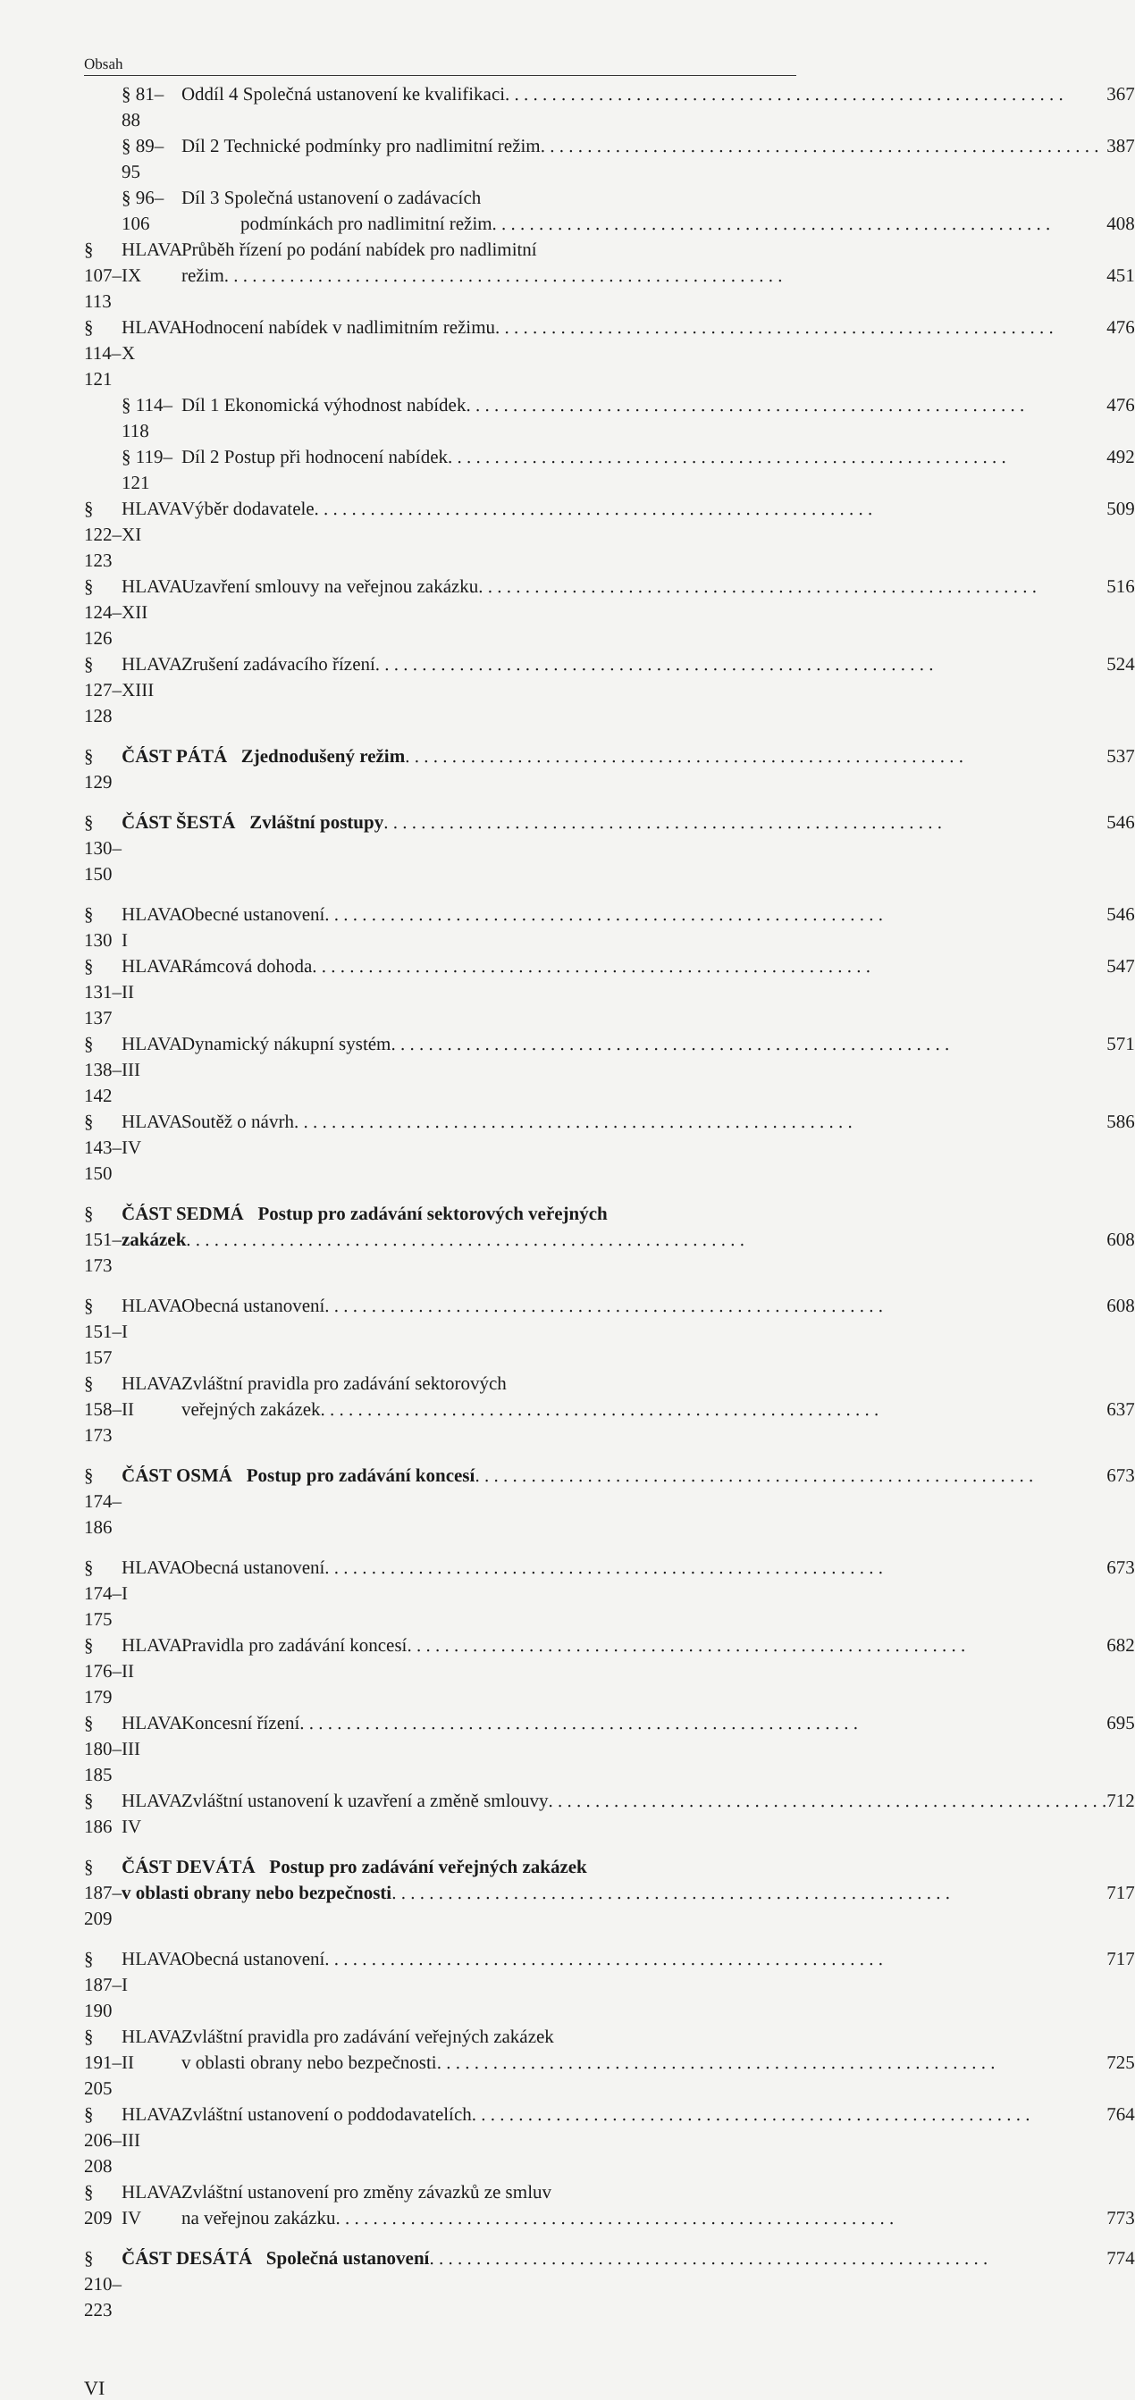Obsah
| | § 81–88 | Oddíl 4 Společná ustanovení ke kvalifikaci 367 |
| | § 89–95 | Díl 2 Technické podmínky pro nadlimitní režim 387 |
| | § 96–106 | Díl 3 Společná ustanovení o zadávacích podmínkách pro nadlimitní režim 408 |
| § 107–113 | HLAVA IX | Průběh řízení po podání nabídek pro nadlimitní režim 451 |
| § 114–121 | HLAVA X | Hodnocení nabídek v nadlimitním režimu 476 |
| | § 114–118 | Díl 1 Ekonomická výhodnost nabídek 476 |
| | § 119–121 | Díl 2 Postup při hodnocení nabídek 492 |
| § 122–123 | HLAVA XI | Výběr dodavatele 509 |
| § 124–126 | HLAVA XII | Uzavření smlouvy na veřejnou zakázku 516 |
| § 127–128 | HLAVA XIII | Zrušení zadávacího řízení 524 |
| § 129 | ČÁST PÁTÁ Zjednodušený režim 537 | |
| § 130–150 | ČÁST ŠESTÁ Zvláštní postupy 546 | |
| § 130 | HLAVA I | Obecné ustanovení 546 |
| § 131–137 | HLAVA II | Rámcová dohoda 547 |
| § 138–142 | HLAVA III | Dynamický nákupní systém 571 |
| § 143–150 | HLAVA IV | Soutěž o návrh 586 |
| § 151–173 | ČÁST SEDMÁ Postup pro zadávání sektorových veřejných zakázek 608 | |
| § 151–157 | HLAVA I | Obecná ustanovení 608 |
| § 158–173 | HLAVA II | Zvláštní pravidla pro zadávání sektorových veřejných zakázek 637 |
| § 174–186 | ČÁST OSMÁ Postup pro zadávání koncesí 673 | |
| § 174–175 | HLAVA I | Obecná ustanovení 673 |
| § 176–179 | HLAVA II | Pravidla pro zadávání koncesí 682 |
| § 180–185 | HLAVA III | Koncesní řízení 695 |
| § 186 | HLAVA IV | Zvláštní ustanovení k uzavření a změně smlouvy 712 |
| § 187–209 | ČÁST DEVÁTÁ Postup pro zadávání veřejných zakázek v oblasti obrany nebo bezpečnosti 717 | |
| § 187–190 | HLAVA I | Obecná ustanovení 717 |
| § 191–205 | HLAVA II | Zvláštní pravidla pro zadávání veřejných zakázek v oblasti obrany nebo bezpečnosti 725 |
| § 206–208 | HLAVA III | Zvláštní ustanovení o poddodavatelích 764 |
| § 209 | HLAVA IV | Zvláštní ustanovení pro změny závazků ze smluv na veřejnou zakázku 773 |
| § 210–223 | ČÁST DESÁTÁ Společná ustanovení 774 | |
VI